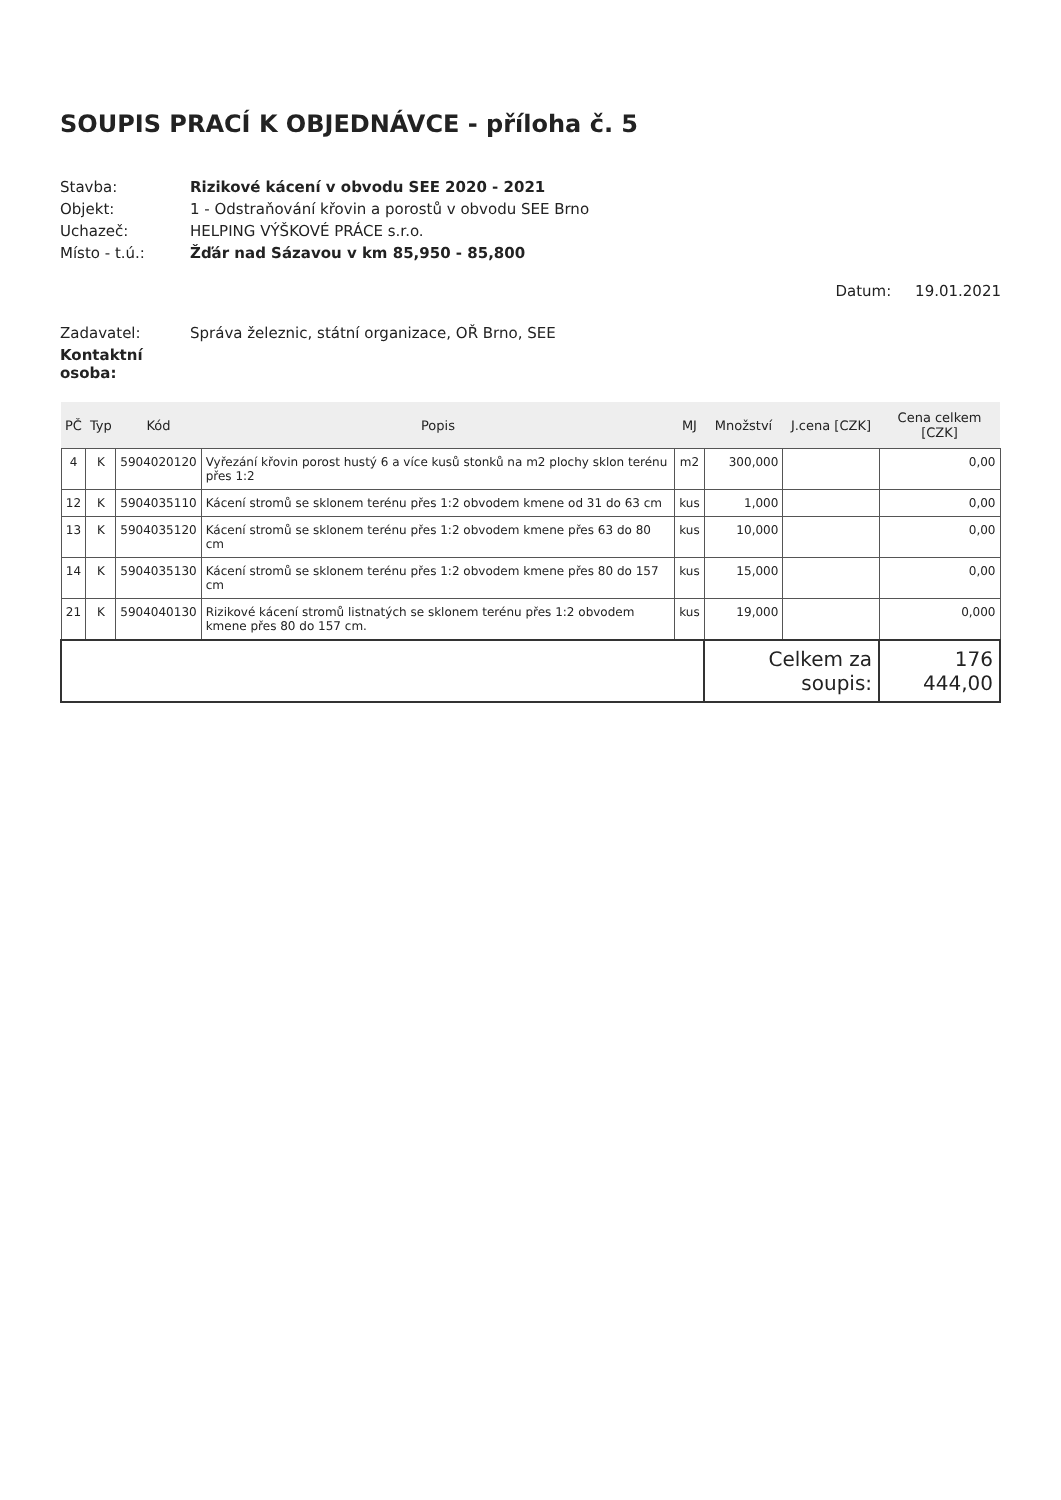SOUPIS PRACÍ K OBJEDNÁVCE - příloha č. 5
Stavba: Rizikové kácení v obvodu SEE 2020 - 2021 Objekt: 1 - Odstraňování křovin a porostů v obvodu SEE Brno Uchazeč: HELPING VÝŠKOVÉ PRÁCE s.r.o. Místo - t.ú.: Žďár nad Sázavou v km 85,950 - 85,800
Datum: 19.01.2021
Zadavatel: Správa železnic, státní organizace, OŘ Brno, SEE Kontaktní osoba:
| PČ | Typ | Kód | Popis | MJ | Množství | J.cena [CZK] | Cena celkem [CZK] |
| --- | --- | --- | --- | --- | --- | --- | --- |
| 4 | K | 5904020120 | Vyřezání křovin porost hustý 6 a více kusů stonků na m2 plochy sklon terénu přes 1:2 | m2 | 300,000 | | 0,00 |
| 12 | K | 5904035110 | Kácení stromů se sklonem terénu přes 1:2 obvodem kmene od 31 do 63 cm | kus | 1,000 | | 0,00 |
| 13 | K | 5904035120 | Kácení stromů se sklonem terénu přes 1:2 obvodem kmene přes 63 do 80 cm | kus | 10,000 | | 0,00 |
| 14 | K | 5904035130 | Kácení stromů se sklonem terénu přes 1:2 obvodem kmene přes 80 do 157 cm | kus | 15,000 | | 0,00 |
| 21 | K | 5904040130 | Rizikové kácení stromů listnatých se sklonem terénu přes 1:2 obvodem kmene přes 80 do 157 cm. | kus | 19,000 | | 0,000 |
| | | | | | Celkem za soupis: | | 176 444,00 |